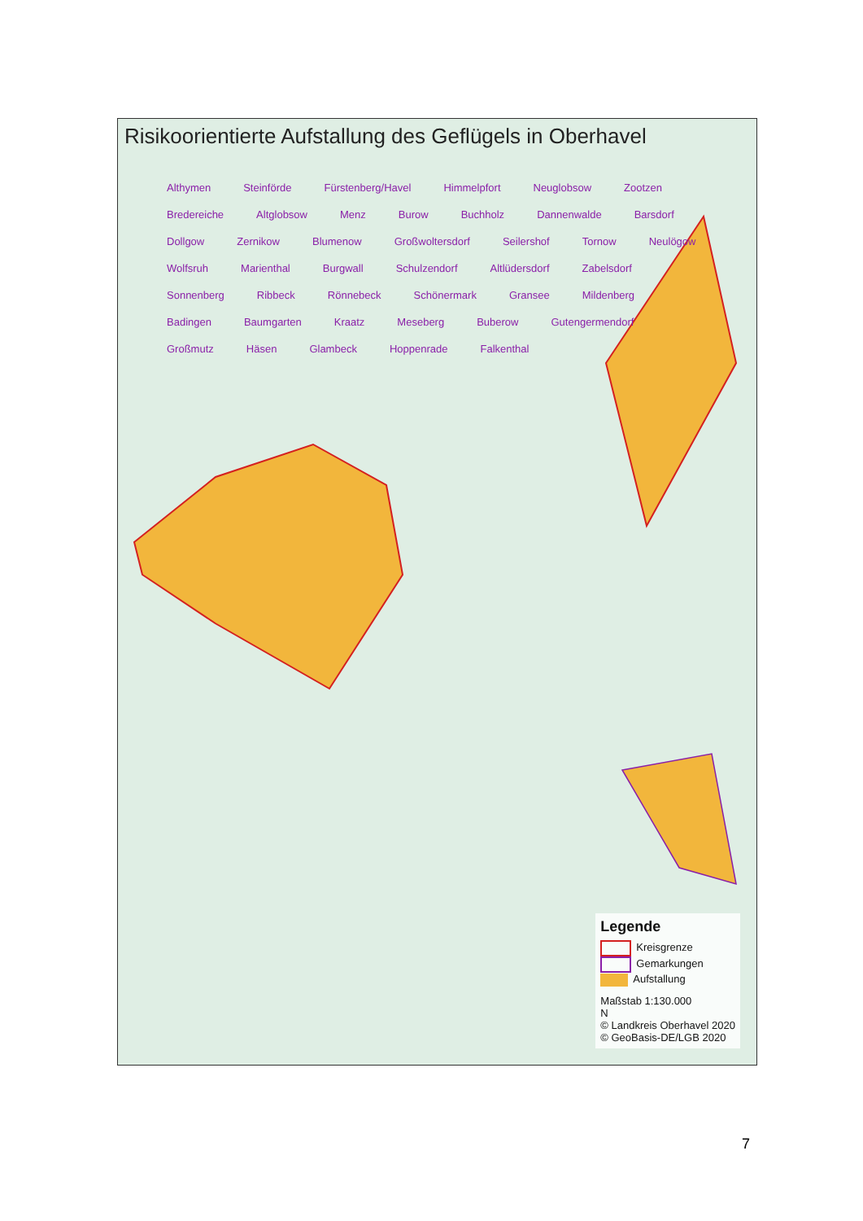Risikoorientierte Aufstallung des Geflügels in Oberhavel
Althymen Steinförde Fürstenberg/Havel Himmelpfort Neuglobsow Zootzen Bredereiche Altglobsow Menz Burow Buchholz Dannenwalde Barsdorf Dollgow Zernikow Blumenow Großwoltersdorf Seilershof Tornow Neulögow Wolfsruh Marienthal Burgwall Schulzendorf Altlüdersdorf Zabelsdorf Sonnenberg Ribbeck Rönnebeck Schönermark Gransee Mildenberg Badingen Baumgarten Kraatz Meseberg Buberow Gutengermendorf Großmutz Häsen Glambeck Hoppenrade Falkenthal
Legende
Kreisgrenze
Gemarkungen
Aufstallung
Maßstab 1:130.000
N
© Landkreis Oberhavel 2020
© GeoBasis-DE/LGB 2020
7